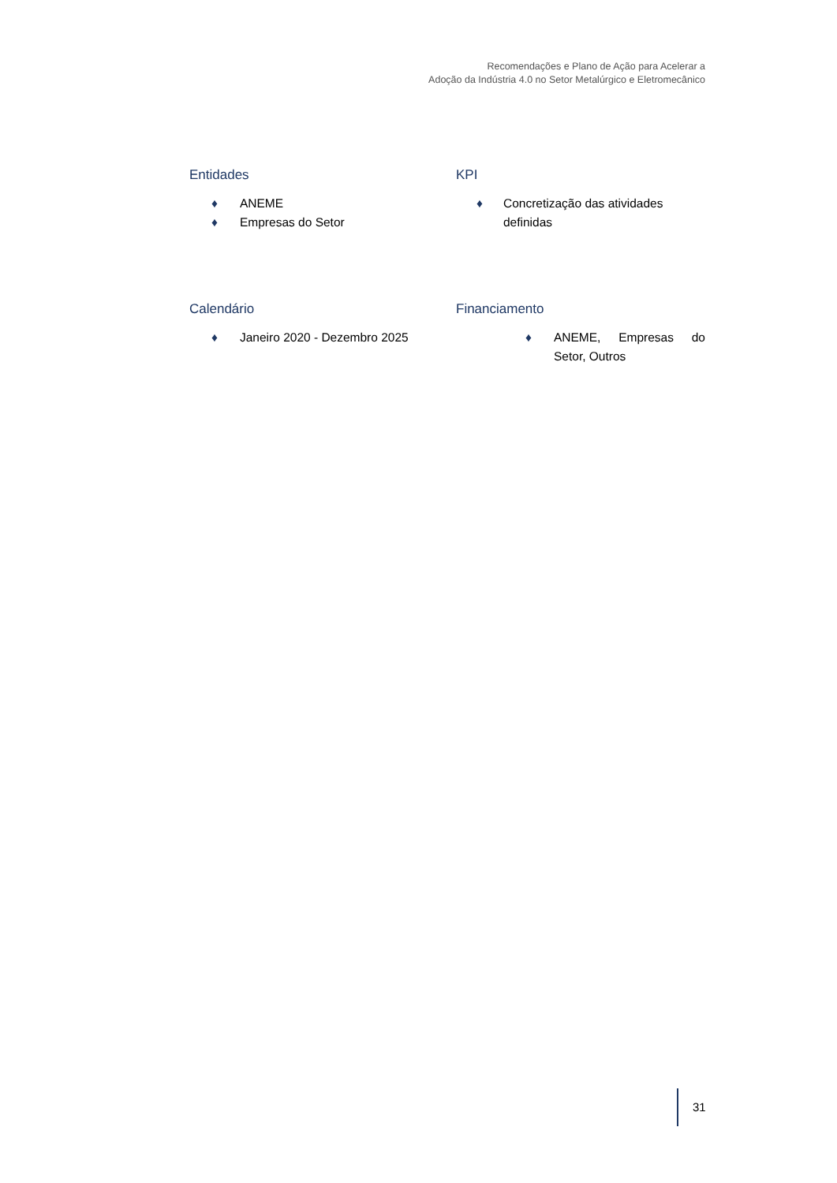Recomendações e Plano de Ação para Acelerar a
Adoção da Indústria 4.0 no Setor Metalúrgico e Eletromecânico
Entidades
♦ ANEME
♦ Empresas do Setor
KPI
♦ Concretização das atividades definidas
Calendário
♦ Janeiro 2020 - Dezembro 2025
Financiamento
♦ ANEME, Empresas do Setor, Outros
31